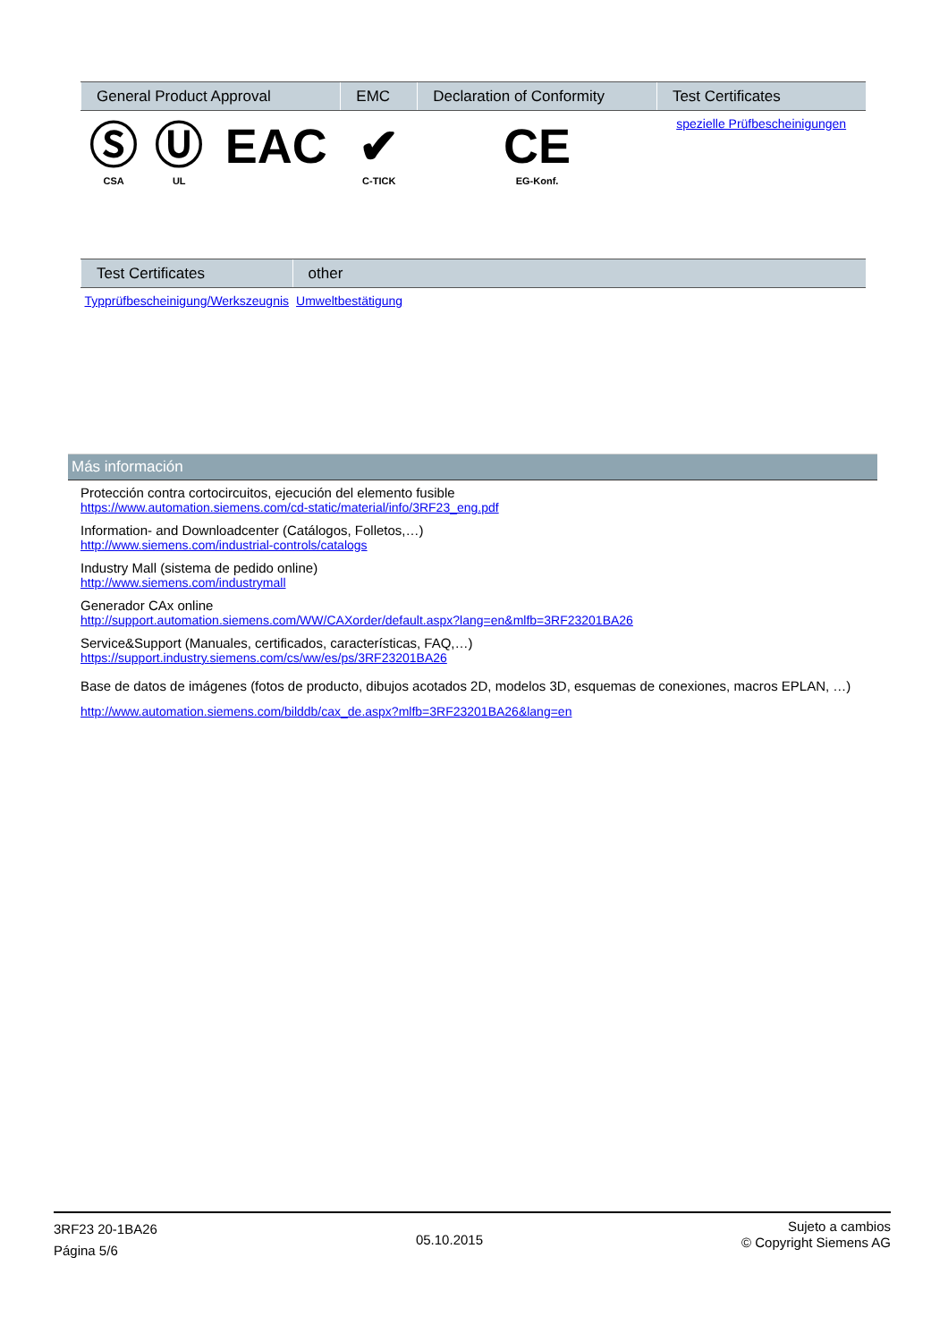| General Product Approval | | | EMC | Declaration of Conformity | Test Certificates |
| --- | --- | --- | --- | --- | --- |
| Ⓢ CSA | Ⓤ UL | EAC | ✔ C-TICK | CE EG-Konf. | spezielle Prüfbescheinigungen |
| Test Certificates | other |
| --- | --- |
| Typprüfbescheinigung/Werkszeugnis | Umweltbestätigung |
Más información
Protección contra cortocircuitos, ejecución del elemento fusible
https://www.automation.siemens.com/cd-static/material/info/3RF23_eng.pdf
Information- and Downloadcenter (Catálogos, Folletos,…)
http://www.siemens.com/industrial-controls/catalogs
Industry Mall (sistema de pedido online)
http://www.siemens.com/industrymall
Generador CAx online
http://support.automation.siemens.com/WW/CAXorder/default.aspx?lang=en&mlfb=3RF23201BA26
Service&Support (Manuales, certificados, características, FAQ,…)
https://support.industry.siemens.com/cs/ww/es/ps/3RF23201BA26
Base de datos de imágenes (fotos de producto, dibujos acotados 2D, modelos 3D, esquemas de conexiones, macros EPLAN, …)
http://www.automation.siemens.com/bilddb/cax_de.aspx?mlfb=3RF23201BA26&lang=en
3RF23 20-1BA26
Página 5/6
05.10.2015
Sujeto a cambios
© Copyright Siemens AG